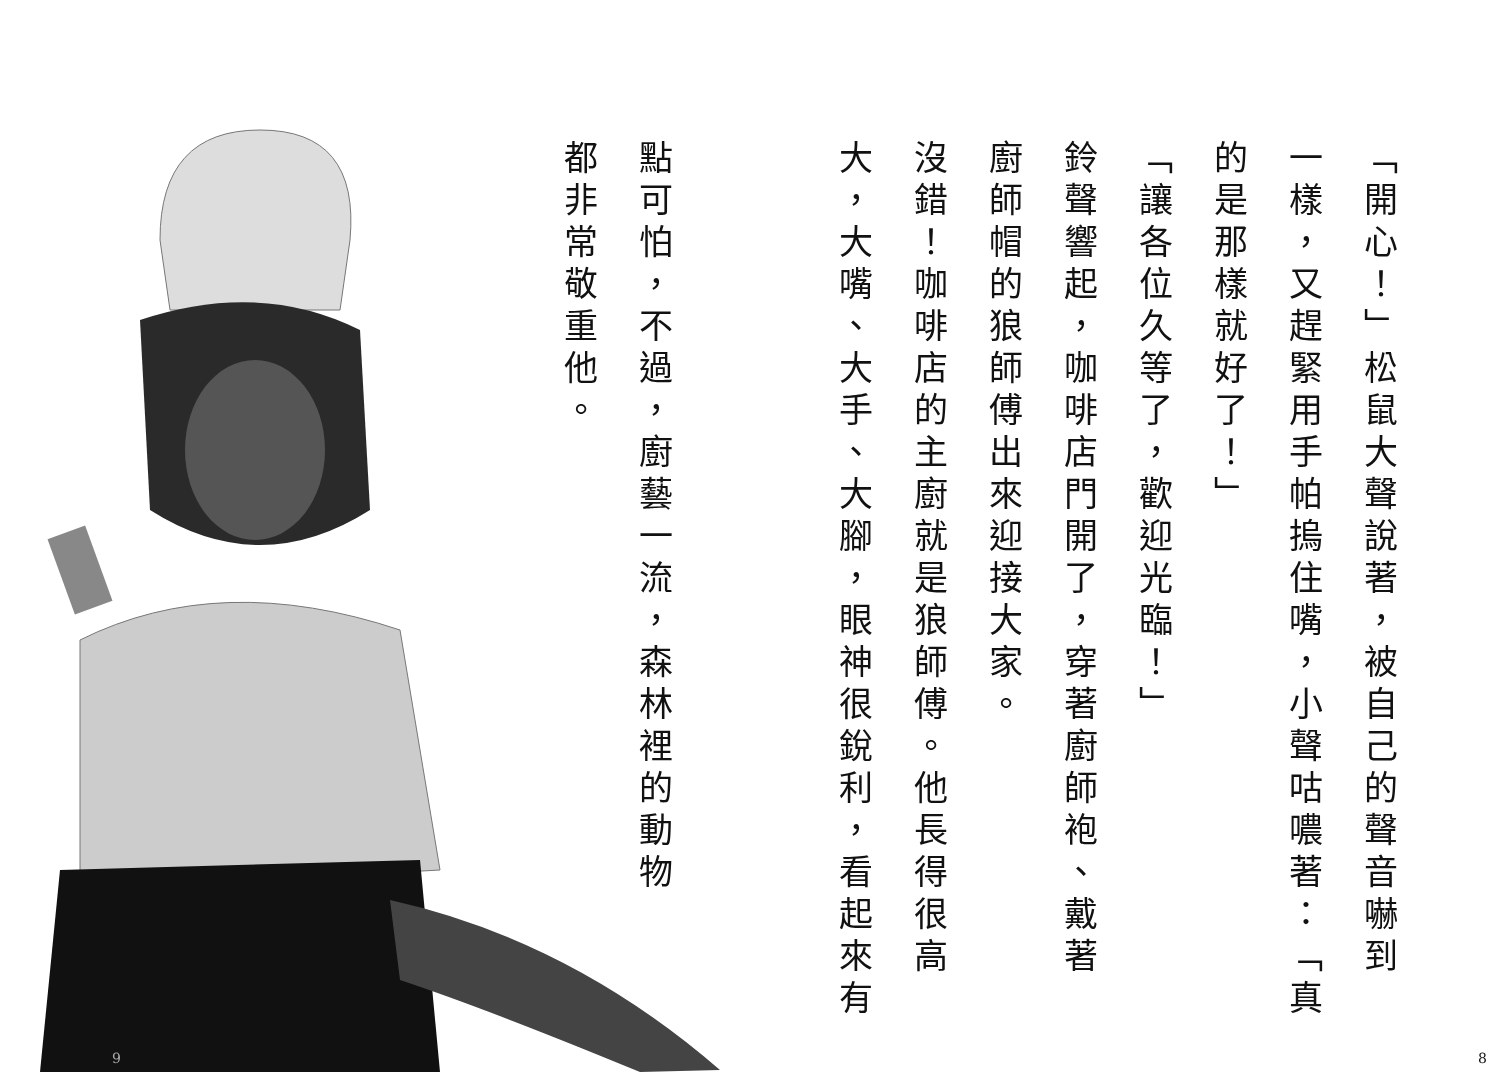「開心！」松鼠大聲說著，被自己的聲音嚇到
一樣，又趕緊用手帕摀住嘴，小聲咕噥著：「真
的是那樣就好了！」
「讓各位久等了，歡迎光臨！」
鈴聲響起，咖啡店門開了，穿著廚師袍、戴著
廚師帽的狼師傅出來迎接大家。
沒錯！咖啡店的主廚就是狼師傅。他長得很高
大，大嘴、大手、大腳，眼神很銳利，看起來有
點可怕，不過，廚藝一流，森林裡的動物
都非常敬重他。
9 8